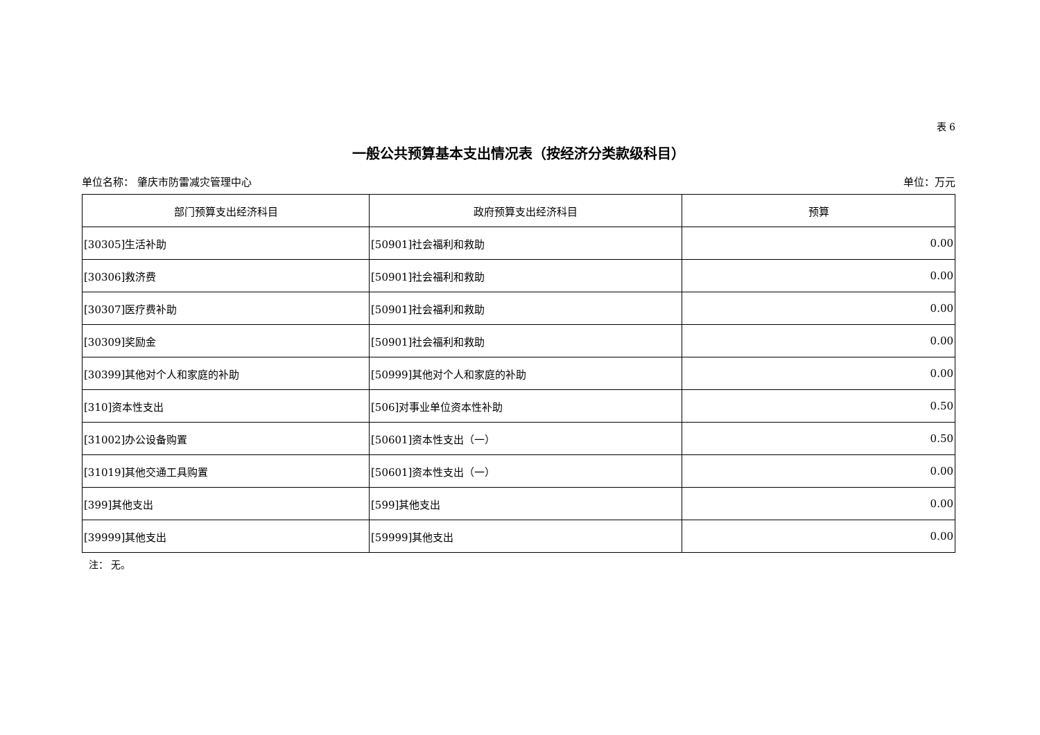表 6
一般公共预算基本支出情况表（按经济分类款级科目）
单位名称： 肇庆市防雷减灾管理中心 单位：万元
| 部门预算支出经济科目 | 政府预算支出经济科目 | 预算 |
| --- | --- | --- |
| [30305]生活补助 | [50901]社会福利和救助 | 0.00 |
| [30306]救济费 | [50901]社会福利和救助 | 0.00 |
| [30307]医疗费补助 | [50901]社会福利和救助 | 0.00 |
| [30309]奖励金 | [50901]社会福利和救助 | 0.00 |
| [30399]其他对个人和家庭的补助 | [50999]其他对个人和家庭的补助 | 0.00 |
| [310]资本性支出 | [506]对事业单位资本性补助 | 0.50 |
| [31002]办公设备购置 | [50601]资本性支出（一） | 0.50 |
| [31019]其他交通工具购置 | [50601]资本性支出（一） | 0.00 |
| [399]其他支出 | [599]其他支出 | 0.00 |
| [39999]其他支出 | [59999]其他支出 | 0.00 |
注： 无。